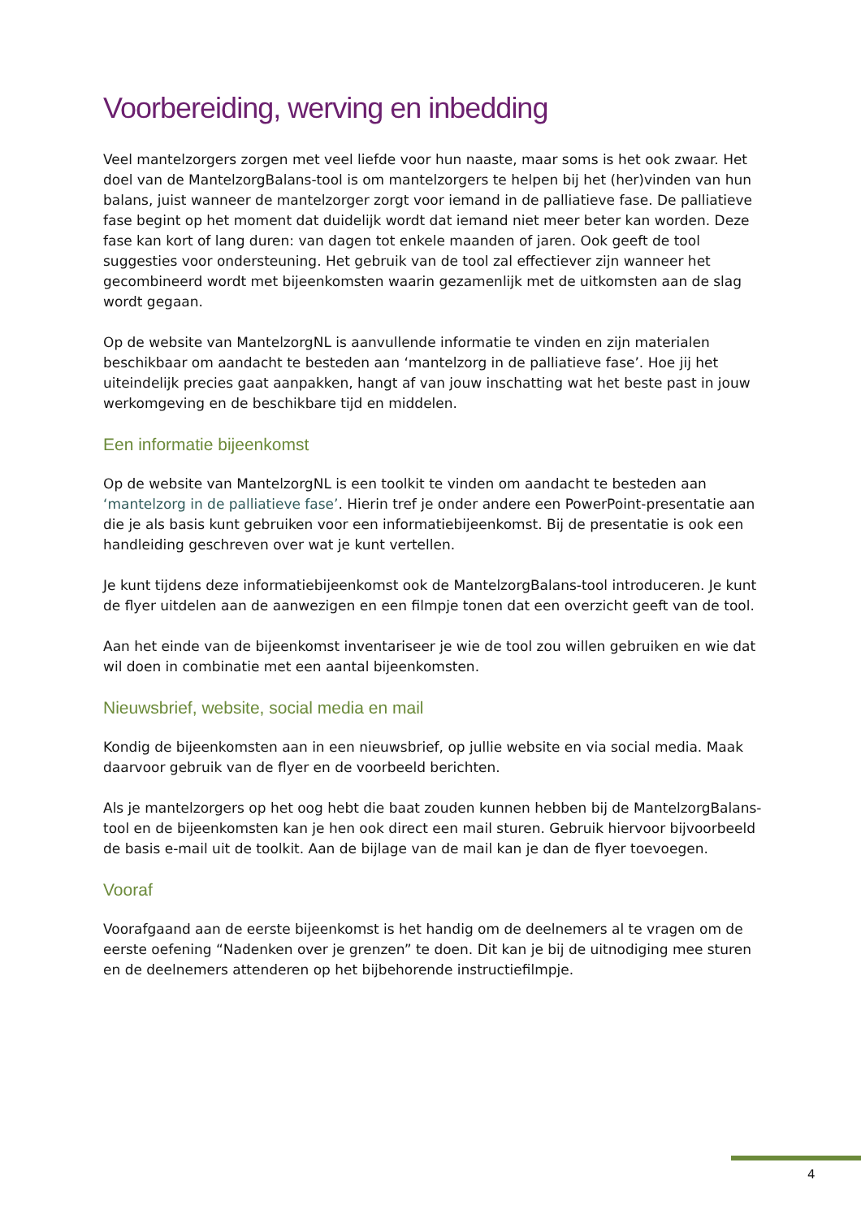Voorbereiding, werving en inbedding
Veel mantelzorgers zorgen met veel liefde voor hun naaste, maar soms is het ook zwaar. Het doel van de MantelzorgBalans-tool is om mantelzorgers te helpen bij het (her)vinden van hun balans, juist wanneer de mantelzorger zorgt voor iemand in de palliatieve fase. De palliatieve fase begint op het moment dat duidelijk wordt dat iemand niet meer beter kan worden. Deze fase kan kort of lang duren: van dagen tot enkele maanden of jaren. Ook geeft de tool suggesties voor ondersteuning. Het gebruik van de tool zal effectiever zijn wanneer het gecombineerd wordt met bijeenkomsten waarin gezamenlijk met de uitkomsten aan de slag wordt gegaan.
Op de website van MantelzorgNL is aanvullende informatie te vinden en zijn materialen beschikbaar om aandacht te besteden aan ‘mantelzorg in de palliatieve fase’. Hoe jij het uiteindelijk precies gaat aanpakken, hangt af van jouw inschatting wat het beste past in jouw werkomgeving en de beschikbare tijd en middelen.
Een informatie bijeenkomst
Op de website van MantelzorgNL is een toolkit te vinden om aandacht te besteden aan ‘mantelzorg in de palliatieve fase’. Hierin tref je onder andere een PowerPoint-presentatie aan die je als basis kunt gebruiken voor een informatiebijeenkomst. Bij de presentatie is ook een handleiding geschreven over wat je kunt vertellen.
Je kunt tijdens deze informatiebijeenkomst ook de MantelzorgBalans-tool introduceren. Je kunt de flyer uitdelen aan de aanwezigen en een filmpje tonen dat een overzicht geeft van de tool.
Aan het einde van de bijeenkomst inventariseer je wie de tool zou willen gebruiken en wie dat wil doen in combinatie met een aantal bijeenkomsten.
Nieuwsbrief, website, social media en mail
Kondig de bijeenkomsten aan in een nieuwsbrief, op jullie website en via social media. Maak daarvoor gebruik van de flyer en de voorbeeld berichten.
Als je mantelzorgers op het oog hebt die baat zouden kunnen hebben bij de MantelzorgBalans-tool en de bijeenkomsten kan je hen ook direct een mail sturen. Gebruik hiervoor bijvoorbeeld de basis e-mail uit de toolkit. Aan de bijlage van de mail kan je dan de flyer toevoegen.
Vooraf
Voorafgaand aan de eerste bijeenkomst is het handig om de deelnemers al te vragen om de eerste oefening “Nadenken over je grenzen” te doen. Dit kan je bij de uitnodiging mee sturen en de deelnemers attenderen op het bijbehorende instructiefilmpje.
4